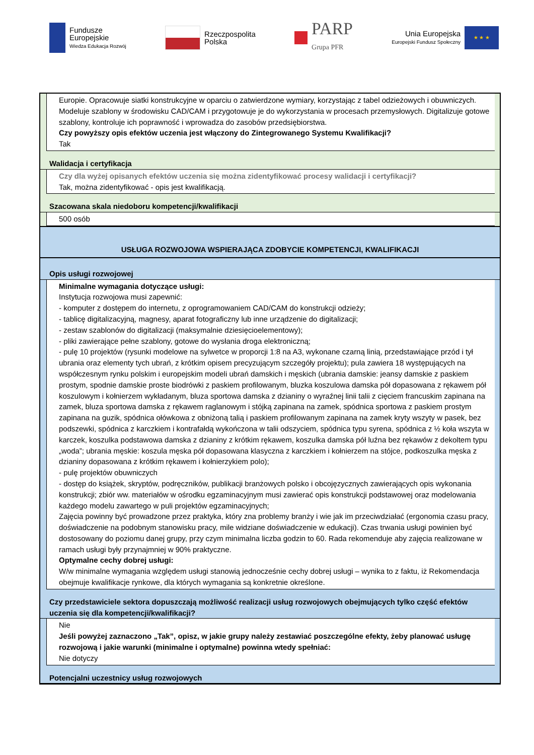Fundusze
Europejskie
Wiedza Edukacja Rozwój
Rzeczpospolita
Polska
PARP
Grupa PFR
Unia Europejska
Europejski Fundusz Społeczny
★ ★ ★
Europie. Opracowuje siatki konstrukcyjne w oparciu o zatwierdzone wymiary, korzystając z tabel odzieżowych i obuwniczych. Modeluje szablony w środowisku CAD/CAM i przygotowuje je do wykorzystania w procesach przemysłowych. Digitalizuje gotowe szablony, kontroluje ich poprawność i wprowadza do zasobów przedsiębiorstwa.
Czy powyższy opis efektów uczenia jest włączony do Zintegrowanego Systemu Kwalifikacji?
Tak
Walidacja i certyfikacja
Czy dla wyżej opisanych efektów uczenia się można zidentyfikować procesy walidacji i certyfikacji?
Tak, można zidentyfikować - opis jest kwalifikacją.
Szacowana skala niedoboru kompetencji/kwalifikacji
500 osób
USŁUGA ROZWOJOWA WSPIERAJĄCA ZDOBYCIE KOMPETENCJI, KWALIFIKACJI
Opis usługi rozwojowej
Minimalne wymagania dotyczące usługi:
Instytucja rozwojowa musi zapewnić:
- komputer z dostępem do internetu, z oprogramowaniem CAD/CAM do konstrukcji odzieży;
- tablicę digitalizacyjną, magnesy, aparat fotograficzny lub inne urządzenie do digitalizacji;
- zestaw szablonów do digitalizacji (maksymalnie dziesięcioelementowy);
- pliki zawierające pełne szablony, gotowe do wysłania droga elektroniczną;
- pulę 10 projektów (rysunki modelowe na sylwetce w proporcji 1:8 na A3, wykonane czarną linią, przedstawiające przód i tył ubrania oraz elementy tych ubrań, z krótkim opisem precyzującym szczegóły projektu); pula zawiera 18 występujących na współczesnym rynku polskim i europejskim modeli ubrań damskich i męskich (ubrania damskie: jeansy damskie z paskiem prostym, spodnie damskie proste biodrówki z paskiem profilowanym, bluzka koszulowa damska pół dopasowana z rękawem pół koszulowym i kołnierzem wykładanym, bluza sportowa damska z dzianiny o wyraźnej linii talii z cięciem francuskim zapinana na zamek, bluza sportowa damska z rękawem raglanowym i stójką zapinana na zamek, spódnica sportowa z paskiem prostym zapinana na guzik, spódnica ołówkowa z obniżoną talią i paskiem profilowanym zapinana na zamek kryty wszyty w pasek, bez podszewki, spódnica z karczkiem i kontrafałdą wykończona w talii odszyciem, spódnica typu syrena, spódnica z ½ koła wszyta w karczek, koszulka podstawowa damska z dzianiny z krótkim rękawem, koszulka damska pół luźna bez rękawów z dekoltem typu „woda”; ubrania męskie: koszula męska pół dopasowana klasyczna z karczkiem i kołnierzem na stójce, podkoszulka męska z dzianiny dopasowana z krótkim rękawem i kołnierzykiem polo);
- pulę projektów obuwniczych
- dostęp do książek, skryptów, podręczników, publikacji branżowych polsko i obcojęzycznych zawierających opis wykonania konstrukcji; zbiór ww. materiałów w ośrodku egzaminacyjnym musi zawierać opis konstrukcji podstawowej oraz modelowania każdego modelu zawartego w puli projektów egzaminacyjnych;
Zajęcia powinny być prowadzone przez praktyka, który zna problemy branży i wie jak im przeciwdziałać (ergonomia czasu pracy, doświadczenie na podobnym stanowisku pracy, mile widziane doświadczenie w edukacji). Czas trwania usługi powinien być dostosowany do poziomu danej grupy, przy czym minimalna liczba godzin to 60. Rada rekomenduje aby zajęcia realizowane w ramach usługi były przynajmniej w 90% praktyczne.
Optymalne cechy dobrej usługi:
W/w minimalne wymagania względem usługi stanowią jednocześnie cechy dobrej usługi – wynika to z faktu, iż Rekomendacja obejmuje kwalifikacje rynkowe, dla których wymagania są konkretnie określone.
Czy przedstawiciele sektora dopuszczają możliwość realizacji usług rozwojowych obejmujących tylko część efektów uczenia się dla kompetencji/kwalifikacji?
Nie
Jeśli powyżej zaznaczono „Tak”, opisz, w jakie grupy należy zestawiać poszczególne efekty, żeby planować usługę rozwojową i jakie warunki (minimalne i optymalne) powinna wtedy spełniać:
Nie dotyczy
Potencjalni uczestnicy usług rozwojowych